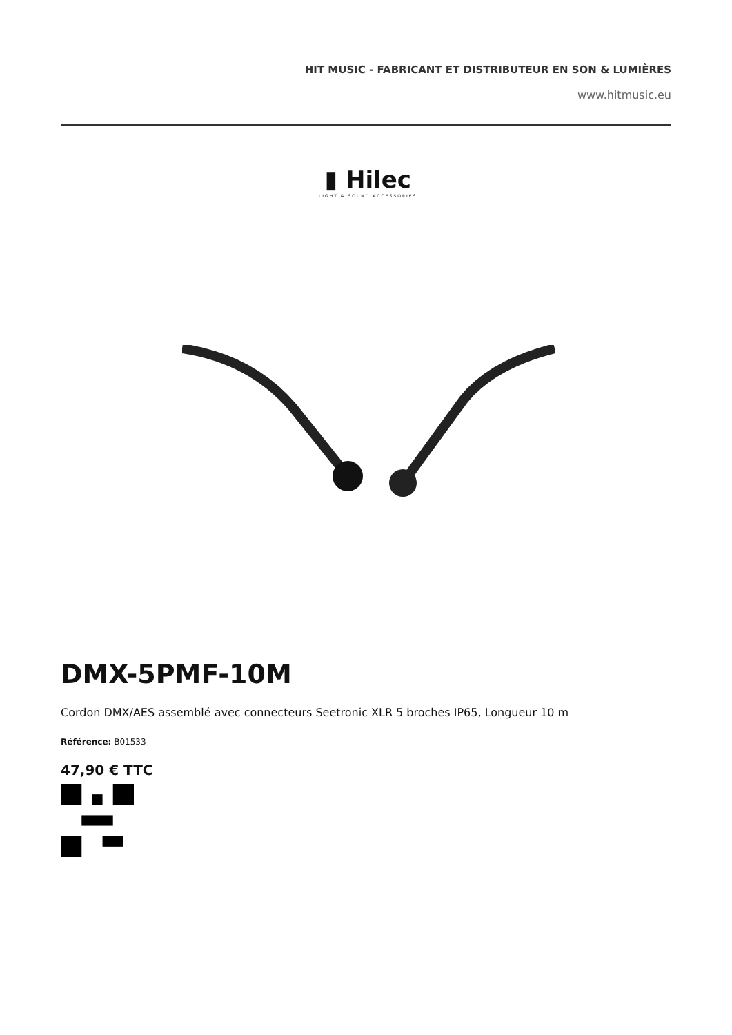HIT MUSIC - FABRICANT ET DISTRIBUTEUR EN SON & LUMIÈRES
www.hitmusic.eu
▮ Hilec
LIGHT & SOUND ACCESSORIES
DMX-5PMF-10M
Cordon DMX/AES assemblé avec connecteurs Seetronic XLR 5 broches IP65, Longueur 10 m
Référence: B01533
47,90 € TTC